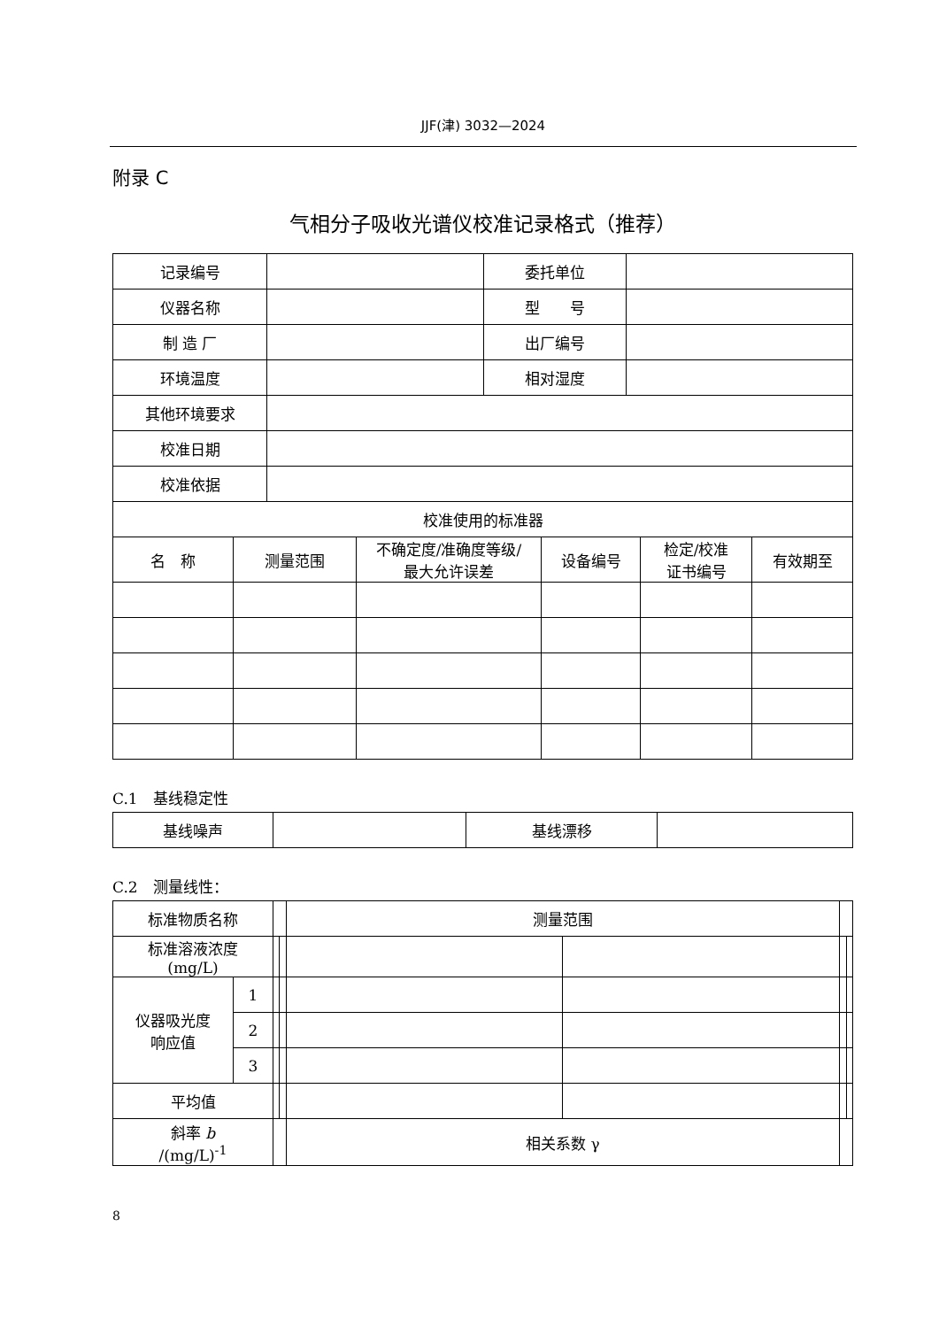JJF(津) 3032—2024
附录 C
气相分子吸收光谱仪校准记录格式（推荐）
| 记录编号 | | 委托单位 | |
| 仪器名称 | | 型 号 | |
| 制 造 厂 | | 出厂编号 | |
| 环境温度 | | 相对湿度 | |
| 其他环境要求 | | | |
| 校准日期 | | | |
| 校准依据 | | | |
| 校准使用的标准器 | | | |
| 名 称 | 测量范围 | 不确定度/准确度等级/ 最大允许误差 | 设备编号 | 检定/校准 证书编号 | 有效期至 |
C.1　基线稳定性
| 基线噪声 | | 基线漂移 | |
C.2　测量线性：
| 标准物质名称 | | | | 测量范围 | | | |
| 标准溶液浓度 (mg/L) | | | | | | | |
| 仪器吸光度 响应值 | 1 | | | | | | |
| | 2 | | | | | | |
| | 3 | | | | | | |
| 平均值 | | | | | | | |
| 斜率 b /(mg/L)<sup>-1</sup> | | | | 相关系数 γ | | | |
8